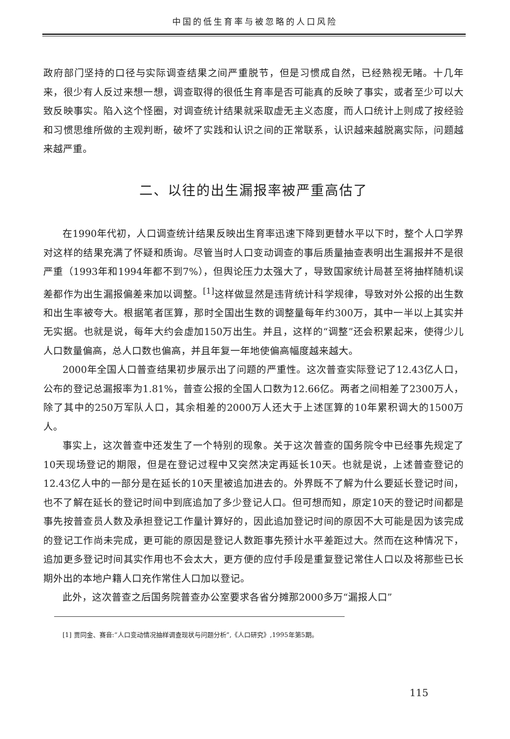中国的低生育率与被忽略的人口风险
政府部门坚持的口径与实际调查结果之间严重脱节，但是习惯成自然，已经熟视无睹。十几年来，很少有人反过来想一想，调查取得的很低生育率是否可能真的反映了事实，或者至少可以大致反映事实。陷入这个怪圈，对调查统计结果就采取虚无主义态度，而人口统计上则成了按经验和习惯思维所做的主观判断，破坏了实践和认识之间的正常联系，认识越来越脱离实际，问题越来越严重。
二、以往的出生漏报率被严重高估了
在1990年代初，人口调查统计结果反映出生育率迅速下降到更替水平以下时，整个人口学界对这样的结果充满了怀疑和质询。尽管当时人口变动调查的事后质量抽查表明出生漏报并不是很严重（1993年和1994年都不到7%），但舆论压力太强大了，导致国家统计局甚至将抽样随机误差都作为出生漏报偏差来加以调整。<sup>[1]</sup>这样做显然是违背统计科学规律，导致对外公报的出生数和出生率被夸大。根据笔者匡算，那时全国出生数的调整量每年约300万，其中一半以上其实并无实据。也就是说，每年大约会虚加150万出生。并且，这样的“调整”还会积累起来，使得少儿人口数量偏高，总人口数也偏高，并且年复一年地使偏高幅度越来越大。
2000年全国人口普查结果初步展示出了问题的严重性。这次普查实际登记了12.43亿人口，公布的登记总漏报率为1.81%，普查公报的全国人口数为12.66亿。两者之间相差了2300万人，除了其中的250万军队人口，其余相差的2000万人还大于上述匡算的10年累积调大的1500万人。
事实上，这次普查中还发生了一个特别的现象。关于这次普查的国务院令中已经事先规定了10天现场登记的期限，但是在登记过程中又突然决定再延长10天。也就是说，上述普查登记的12.43亿人中的一部分是在延长的10天里被追加进去的。外界既不了解为什么要延长登记时间，也不了解在延长的登记时间中到底追加了多少登记人口。但可想而知，原定10天的登记时间都是事先按普查员人数及承担登记工作量计算好的，因此追加登记时间的原因不大可能是因为该完成的登记工作尚未完成，更可能的原因是登记人数距事先预计水平差距过大。然而在这种情况下，追加更多登记时间其实作用也不会太大，更方便的应付手段是重复登记常住人口以及将那些已长期外出的本地户籍人口充作常住人口加以登记。
此外，这次普查之后国务院普查办公室要求各省分摊那2000多万“漏报人口”
[1] 贾同金、赛音:“人口变动情况抽样调查现状与问题分析”,《人口研究》,1995年第5期。
115